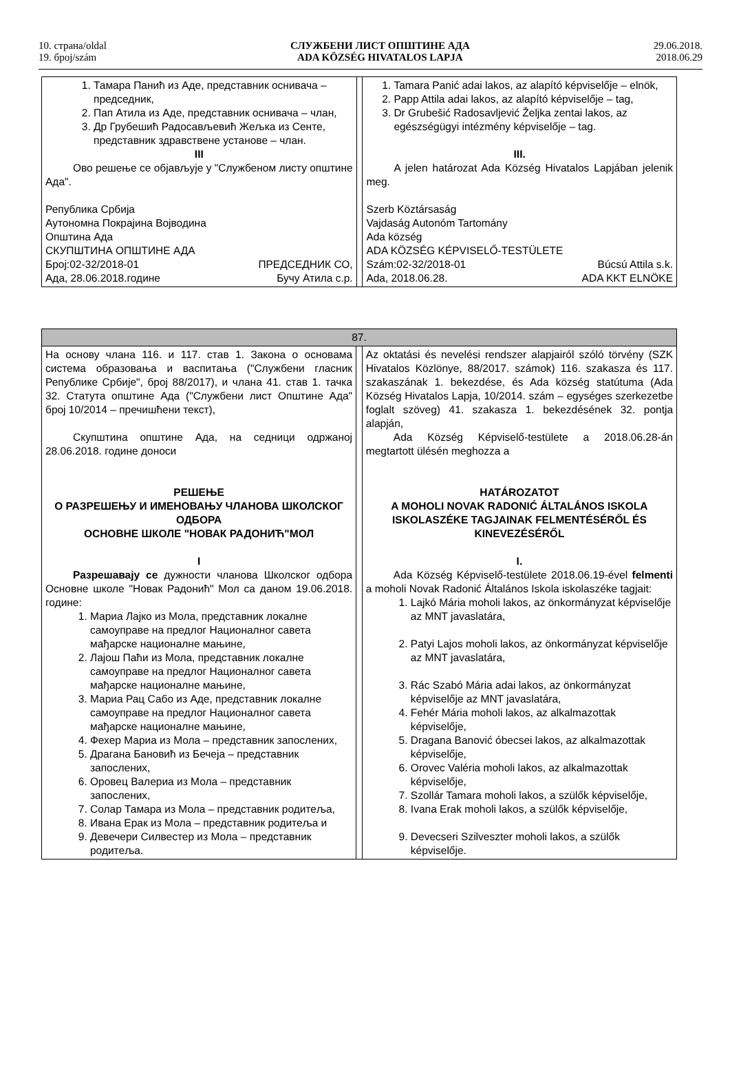10. страна/oldal
19. број/szám
СЛУЖБЕНИ ЛИСТ ОПШТИНЕ АДА
ADA KÖZSÉG HIVATALOS LAPJA
29.06.2018.
2018.06.29
| 1. Тамара Панић из Аде, представник оснивача – председник, 2. Пап Атила из Аде, представник оснивача – члан, 3. Др Грубешић Радосављевић Жељка из Сенте, представник здравствене установе – члан. III Ово решење се објављује у "Службеном листу општине Ада". Република Србија Аутономна Покрајина Војводина Општина Ада СКУПШТИНА ОПШТИНЕ АДА Број:02-32/2018-01 ПРЕДСЕДНИК СО, Ада, 28.06.2018.године Бучу Атила с.р. | | 1. Tamara Panić adai lakos, az alapító képviselője – elnök, 2. Papp Attila adai lakos, az alapító képviselője – tag, 3. Dr Grubešić Radosavljević Željka zentai lakos, az egészségügyi intézmény képviselője – tag. III. A jelen határozat Ada Község Hivatalos Lapjában jelenik meg. Szerb Köztársaság Vajdaság Autonóm Tartomány Ada község ADA KÖZSÉG KÉPVISELŐ-TESTÜLETE Szám:02-32/2018-01 Búcsú Attila s.k. Ada, 2018.06.28. ADA KKT ELNÖKE |
| 87. | | |
| На основу члана 116. и 117. став 1. Закона о основама система образовања и васпитања ("Службени гласник Републике Србије", број 88/2017), и члана 41. став 1. тачка 32. Статута општине Ада ("Службени лист Општине Ада" број 10/2014 – пречишћени текст), Скупштина општине Ада, на седници одржаној 28.06.2018. године доноси РЕШЕЊЕ О РАЗРЕШЕЊУ И ИМЕНОВАЊУ ЧЛАНОВА ШКОЛСКОГ ОДБОРА ОСНОВНЕ ШКОЛЕ "НОВАК РАДОНИЋ"МОЛ I Разрешавају се дужности чланова Школског одбора Основне школе "Новак Радонић" Мол са даном 19.06.2018. године: 1. Мариа Лајко из Мола, представник локалне самоуправе на предлог Националног савета мађарске националне мањине, 2. Лајош Паћи из Мола, представник локалне самоуправе на предлог Националног савета мађарске националне мањине, 3. Мариа Рац Сабо из Аде, представник локалне самоуправе на предлог Националног савета мађарске националне мањине, 4. Фехер Мариа из Мола – представник запослених, 5. Драгана Бановић из Бечеја – представник запослених, 6. Оровец Валериа из Мола – представник запослених, 7. Солар Тамара из Мола – представник родитеља, 8. Ивана Ерак из Мола – представник родитеља и 9. Девечери Силвестер из Мола – представник родитеља. | | Az oktatási és nevelési rendszer alapjairól szóló törvény (SZK Hivatalos Közlönye, 88/2017. számok) 116. szakasza és 117. szakaszának 1. bekezdése, és Ada község statútuma (Ada Község Hivatalos Lapja, 10/2014. szám – egységes szerkezetbe foglalt szöveg) 41. szakasza 1. bekezdésének 32. pontja alapján, Ada Község Képviselő-testülete a 2018.06.28-án megtartott ülésén meghozza a HATÁROZATOT A MOHOLI NOVAK RADONIĆ ÁLTALÁNOS ISKOLA ISKOLASZÉKE TAGJAINAK FELMENTÉSÉRŐL ÉS KINEVEZÉSÉRŐL I. Ada Község Képviselő-testülete 2018.06.19-ével felmenti a moholi Novak Radonić Általános Iskola iskolaszéke tagjait: 1. Lajkó Mária moholi lakos, az önkormányzat képviselője az MNT javaslatára, 2. Patyi Lajos moholi lakos, az önkormányzat képviselője az MNT javaslatára, 3. Rác Szabó Mária adai lakos, az önkormányzat képviselője az MNT javaslatára, 4. Fehér Mária moholi lakos, az alkalmazottak képviselője, 5. Dragana Banović óbecsei lakos, az alkalmazottak képviselője, 6. Orovec Valéria moholi lakos, az alkalmazottak képviselője, 7. Szollár Tamara moholi lakos, a szülők képviselője, 8. Ivana Erak moholi lakos, a szülők képviselője, 9. Devecseri Szilveszter moholi lakos, a szülők képviselője. |